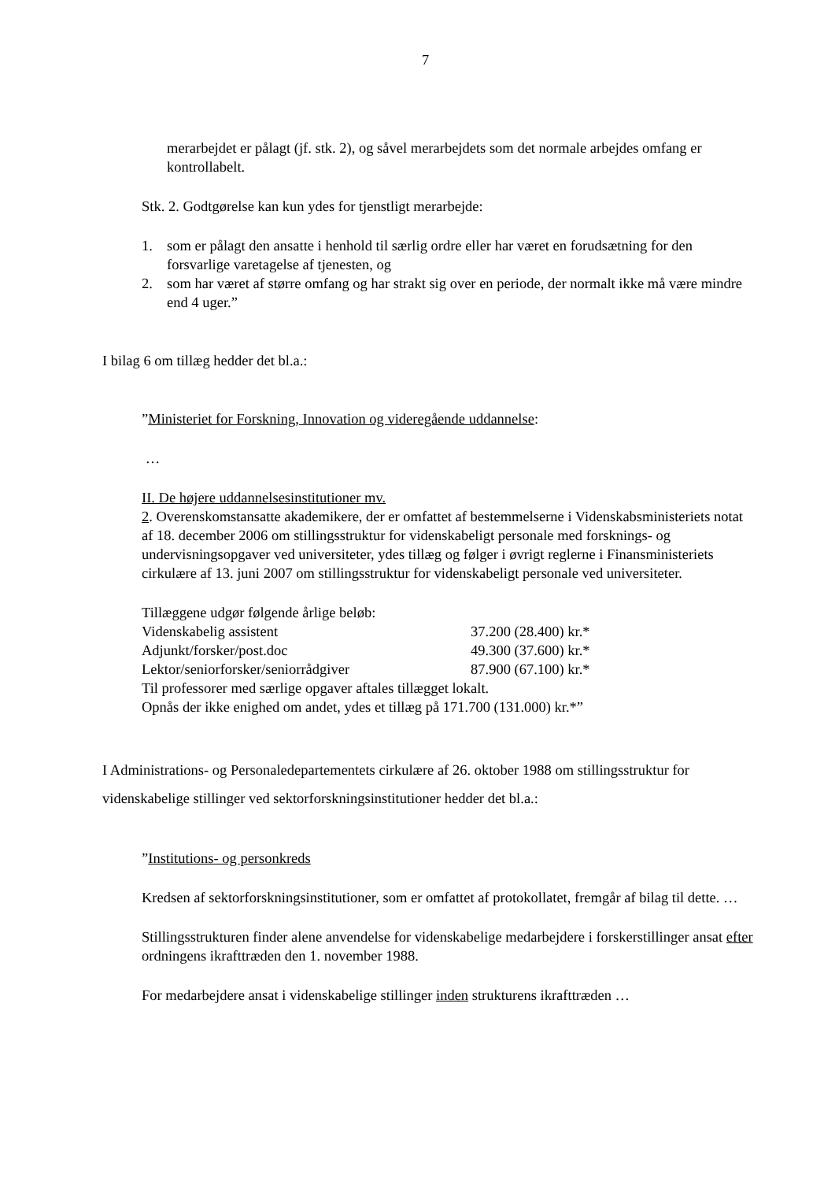7
merarbejdet er pålagt (jf. stk. 2), og såvel merarbejdets som det normale arbejdes omfang er kontrollabelt.
Stk. 2. Godtgørelse kan kun ydes for tjenstligt merarbejde:
1. som er pålagt den ansatte i henhold til særlig ordre eller har været en forudsætning for den forsvarlige varetagelse af tjenesten, og
2. som har været af større omfang og har strakt sig over en periode, der normalt ikke må være mindre end 4 uger.”
I bilag 6 om tillæg hedder det bl.a.:
”Ministeriet for Forskning, Innovation og videregående uddannelse:
…
II. De højere uddannelsesinstitutioner mv.
2. Overenskomstansatte akademikere, der er omfattet af bestemmelserne i Videnskabsministeriets notat af 18. december 2006 om stillingsstruktur for videnskabeligt personale med forsknings- og undervisningsopgaver ved universiteter, ydes tillæg og følger i øvrigt reglerne i Finansministeriets cirkulære af 13. juni 2007 om stillingsstruktur for videnskabeligt personale ved universiteter.
Tillæggene udgør følgende årlige beløb:
| Videnskabelig assistent | 37.200 (28.400) kr.* |
| Adjunkt/forsker/post.doc | 49.300 (37.600) kr.* |
| Lektor/seniorforsker/seniorrådgiver | 87.900 (67.100) kr.* |
Til professorer med særlige opgaver aftales tillægget lokalt.
Opnås der ikke enighed om andet, ydes et tillæg på 171.700 (131.000) kr.*”
I Administrations- og Personaledepartementets cirkulære af 26. oktober 1988 om stillingsstruktur for videnskabelige stillinger ved sektorforskningsinstitutioner hedder det bl.a.:
”Institutions- og personkreds
Kredsen af sektorforskningsinstitutioner, som er omfattet af protokollatet, fremgår af bilag til dette. …
Stillingsstrukturen finder alene anvendelse for videnskabelige medarbejdere i forskerstillinger ansat efter ordningens ikrafttræden den 1. november 1988.
For medarbejdere ansat i videnskabelige stillinger inden strukturens ikrafttræden …